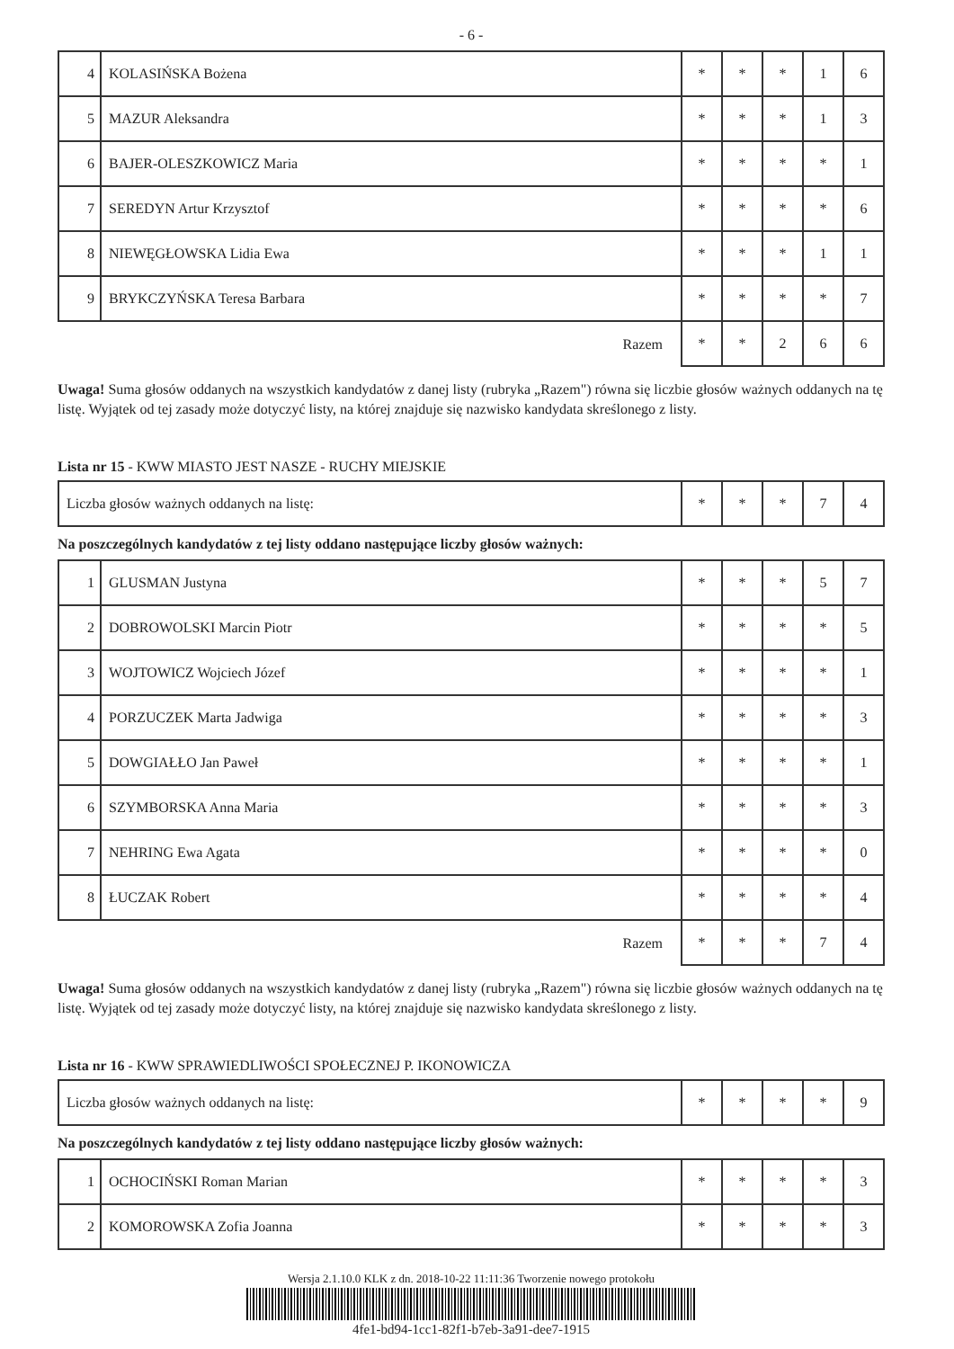- 6 -
| 4 | KOLASIŃSKA Bożena | * | * | * | 1 | 6 |
| 5 | MAZUR Aleksandra | * | * | * | 1 | 3 |
| 6 | BAJER-OLESZKOWICZ Maria | * | * | * | * | 1 |
| 7 | SEREDYN Artur Krzysztof | * | * | * | * | 6 |
| 8 | NIEWĘGŁOWSKA Lidia Ewa | * | * | * | 1 | 1 |
| 9 | BRYKCZYŃSKA Teresa Barbara | * | * | * | * | 7 |
| Razem | | * | * | 2 | 6 | 6 |
Uwaga! Suma głosów oddanych na wszystkich kandydatów z danej listy (rubryka „Razem") równa się liczbie głosów ważnych oddanych na tę listę. Wyjątek od tej zasady może dotyczyć listy, na której znajduje się nazwisko kandydata skreślonego z listy.
Lista nr 15 - KWW MIASTO JEST NASZE - RUCHY MIEJSKIE
| Liczba głosów ważnych oddanych na listę: | * | * | * | 7 | 4 |
Na poszczególnych kandydatów z tej listy oddano następujące liczby głosów ważnych:
| 1 | GLUSMAN Justyna | * | * | * | 5 | 7 |
| 2 | DOBROWOLSKI Marcin Piotr | * | * | * | * | 5 |
| 3 | WOJTOWICZ Wojciech Józef | * | * | * | * | 1 |
| 4 | PORZUCZEK Marta Jadwiga | * | * | * | * | 3 |
| 5 | DOWGIAŁŁO Jan Paweł | * | * | * | * | 1 |
| 6 | SZYMBORSKA Anna Maria | * | * | * | * | 3 |
| 7 | NEHRING Ewa Agata | * | * | * | * | 0 |
| 8 | ŁUCZAK Robert | * | * | * | * | 4 |
| Razem | | * | * | * | 7 | 4 |
Uwaga! Suma głosów oddanych na wszystkich kandydatów z danej listy (rubryka „Razem") równa się liczbie głosów ważnych oddanych na tę listę. Wyjątek od tej zasady może dotyczyć listy, na której znajduje się nazwisko kandydata skreślonego z listy.
Lista nr 16 - KWW SPRAWIEDLIWOŚCI SPOŁECZNEJ P. IKONOWICZA
| Liczba głosów ważnych oddanych na listę: | * | * | * | * | 9 |
Na poszczególnych kandydatów z tej listy oddano następujące liczby głosów ważnych:
| 1 | OCHOCIŃSKI Roman Marian | * | * | * | * | 3 |
| 2 | KOMOROWSKA Zofia Joanna | * | * | * | * | 3 |
Wersja 2.1.10.0 KLK z dn. 2018-10-22 11:11:36 Tworzenie nowego protokołu
4fe1-bd94-1cc1-82f1-b7eb-3a91-dee7-1915